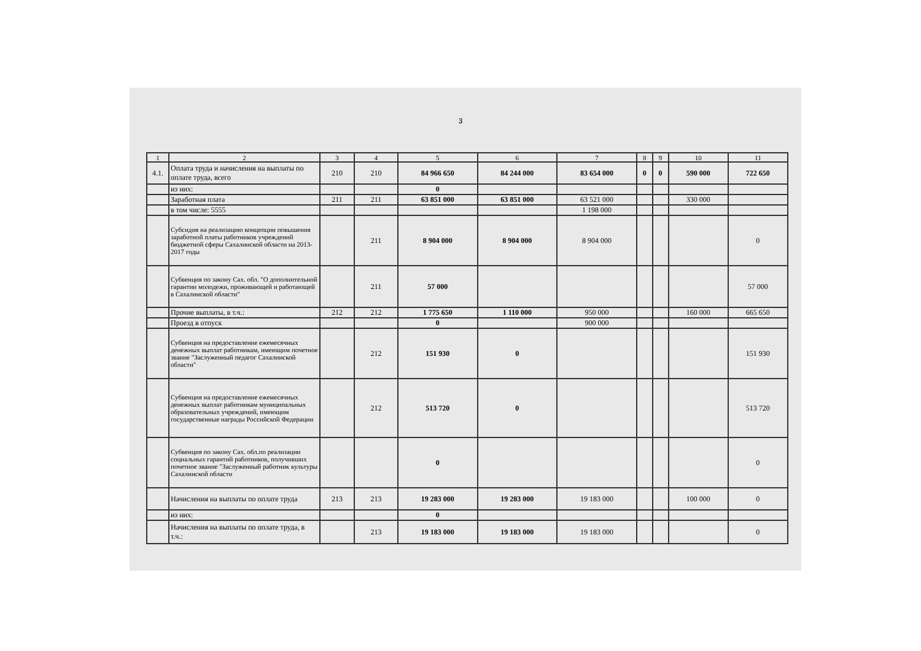3
| 1 | 2 | 3 | 4 | 5 | 6 | 7 | 8 | 9 | 10 | 11 |
| --- | --- | --- | --- | --- | --- | --- | --- | --- | --- | --- |
| 4.1. | Оплата труда и начисления на выплаты по оплате труда, всего | 210 | 210 | 84 966 650 | 84 244 000 | 83 654 000 | 0 | 0 | 590 000 | 722 650 |
| | из них: | | | 0 | | | | | | |
| | Заработная плата | 211 | 211 | 63 851 000 | 63 851 000 | 63 521 000 | | | 330 000 | |
| | в том числе: 5555 | | | | | 1 198 000 | | | | |
| | Субсидия на реализацию концепции повышения заработной платы работников учреждений бюджетной сферы Сахалинской области на 2013-2017 годы | | 211 | 8 904 000 | 8 904 000 | 8 904 000 | | | | 0 |
| | Субвенция по закону Сах. обл. "О дополнительной гарантии молодежи, проживающей и работающей в Сахалинской области" | | 211 | 57 000 | | | | | | 57 000 |
| | Прочие выплаты, в т.ч.: | 212 | 212 | 1 775 650 | 1 110 000 | 950 000 | | | 160 000 | 665 650 |
| | Проезд в отпуск | | | 0 | | 900 000 | | | | |
| | Субвенция на предоставление ежемесячных денежных выплат работникам, имеющим почетное звание "Заслуженный педагог Сахалинской области" | | 212 | 151 930 | 0 | | | | | 151 930 |
| | Субвенция на предоставление ежемесячных денежных выплат работникам муниципальных образовательных учреждений, имеющим государственные награды Российской Федерации | | 212 | 513 720 | 0 | | | | | 513 720 |
| | Субвенция по закону Сах. обл.по реализации социальных гарантий работников, получивших почетное звание "Заслуженный работник культуры Сахалинской области | | | 0 | | | | | | 0 |
| | Начисления на выплаты по оплате труда | 213 | 213 | 19 283 000 | 19 283 000 | 19 183 000 | | | 100 000 | 0 |
| | из них: | | | 0 | | | | | | |
| | Начисления на выплаты по оплате труда, в т.ч.: | | 213 | 19 183 000 | 19 183 000 | 19 183 000 | | | | 0 |